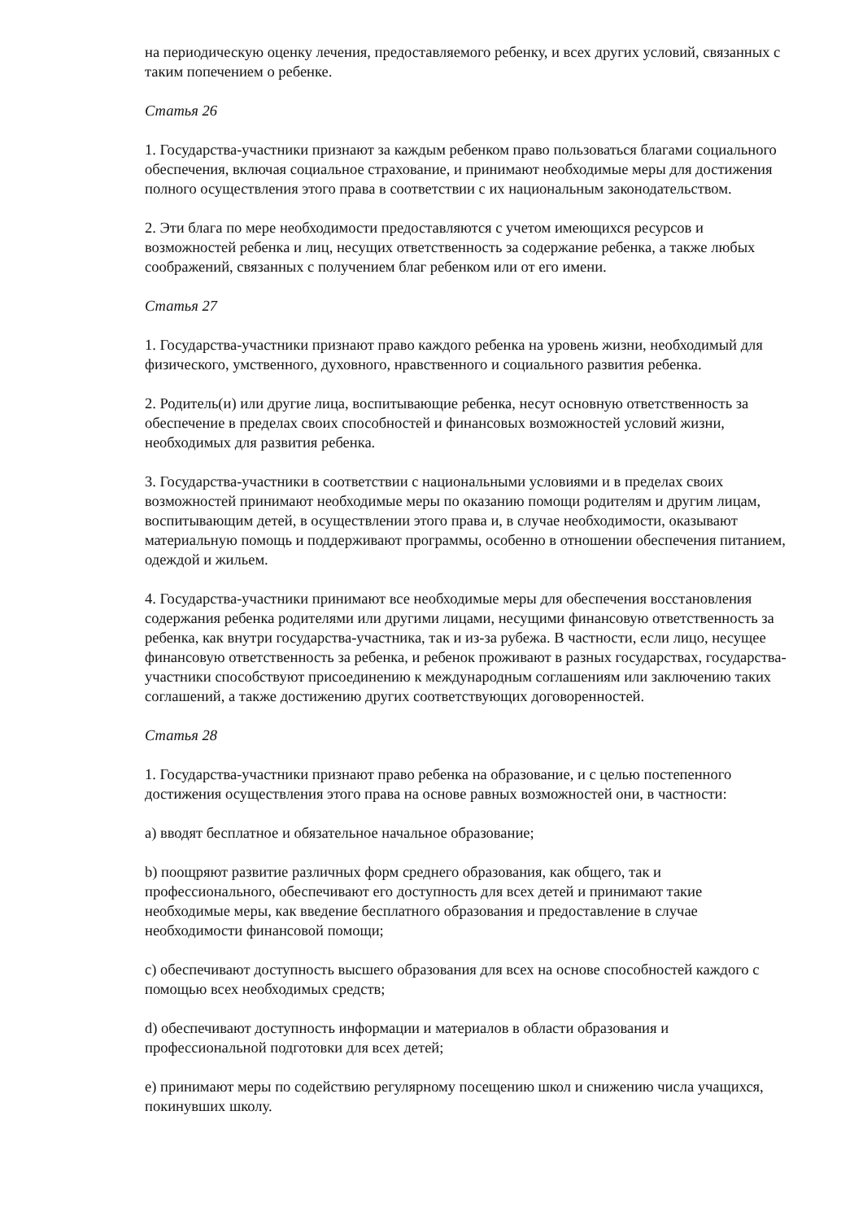на периодическую оценку лечения, предоставляемого ребенку, и всех других условий, связанных с таким попечением о ребенке.
Статья 26
1. Государства-участники признают за каждым ребенком право пользоваться благами социального обеспечения, включая социальное страхование, и принимают необходимые меры для достижения полного осуществления этого права в соответствии с их национальным законодательством.
2. Эти блага по мере необходимости предоставляются с учетом имеющихся ресурсов и возможностей ребенка и лиц, несущих ответственность за содержание ребенка, а также любых соображений, связанных с получением благ ребенком или от его имени.
Статья 27
1. Государства-участники признают право каждого ребенка на уровень жизни, необходимый для физического, умственного, духовного, нравственного и социального развития ребенка.
2. Родитель(и) или другие лица, воспитывающие ребенка, несут основную ответственность за обеспечение в пределах своих способностей и финансовых возможностей условий жизни, необходимых для развития ребенка.
3. Государства-участники в соответствии с национальными условиями и в пределах своих возможностей принимают необходимые меры по оказанию помощи родителям и другим лицам, воспитывающим детей, в осуществлении этого права и, в случае необходимости, оказывают материальную помощь и поддерживают программы, особенно в отношении обеспечения питанием, одеждой и жильем.
4. Государства-участники принимают все необходимые меры для обеспечения восстановления содержания ребенка родителями или другими лицами, несущими финансовую ответственность за ребенка, как внутри государства-участника, так и из-за рубежа. В частности, если лицо, несущее финансовую ответственность за ребенка, и ребенок проживают в разных государствах, государства-участники способствуют присоединению к международным соглашениям или заключению таких соглашений, а также достижению других соответствующих договоренностей.
Статья 28
1. Государства-участники признают право ребенка на образование, и с целью постепенного достижения осуществления этого права на основе равных возможностей они, в частности:
a) вводят бесплатное и обязательное начальное образование;
b) поощряют развитие различных форм среднего образования, как общего, так и профессионального, обеспечивают его доступность для всех детей и принимают такие необходимые меры, как введение бесплатного образования и предоставление в случае необходимости финансовой помощи;
c) обеспечивают доступность высшего образования для всех на основе способностей каждого с помощью всех необходимых средств;
d) обеспечивают доступность информации и материалов в области образования и профессиональной подготовки для всех детей;
e) принимают меры по содействию регулярному посещению школ и снижению числа учащихся, покинувших школу.